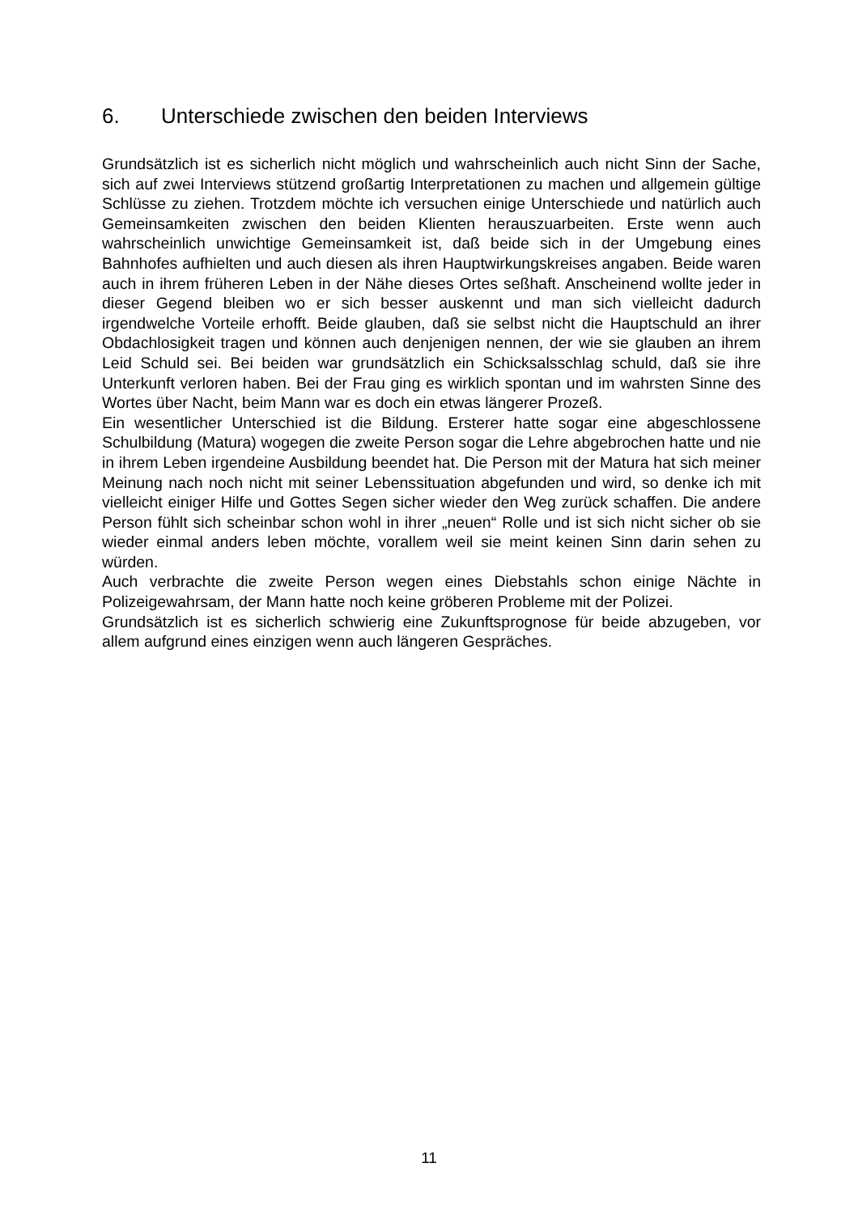6. Unterschiede zwischen den beiden Interviews
Grundsätzlich ist es sicherlich nicht möglich und wahrscheinlich auch nicht Sinn der Sache, sich auf zwei Interviews stützend großartig Interpretationen zu machen und allgemein gültige Schlüsse zu ziehen. Trotzdem möchte ich versuchen einige Unterschiede und natürlich auch Gemeinsamkeiten zwischen den beiden Klienten herauszuarbeiten. Erste wenn auch wahrscheinlich unwichtige Gemeinsamkeit ist, daß beide sich in der Umgebung eines Bahnhofes aufhielten und auch diesen als ihren Hauptwirkungskreises angaben. Beide waren auch in ihrem früheren Leben in der Nähe dieses Ortes seßhaft. Anscheinend wollte jeder in dieser Gegend bleiben wo er sich besser auskennt und man sich vielleicht dadurch irgendwelche Vorteile erhofft. Beide glauben, daß sie selbst nicht die Hauptschuld an ihrer Obdachlosigkeit tragen und können auch denjenigen nennen, der wie sie glauben an ihrem Leid Schuld sei. Bei beiden war grundsätzlich ein Schicksalsschlag schuld, daß sie ihre Unterkunft verloren haben. Bei der Frau ging es wirklich spontan und im wahrsten Sinne des Wortes über Nacht, beim Mann war es doch ein etwas längerer Prozeß.
Ein wesentlicher Unterschied ist die Bildung. Ersterer hatte sogar eine abgeschlossene Schulbildung (Matura) wogegen die zweite Person sogar die Lehre abgebrochen hatte und nie in ihrem Leben irgendeine Ausbildung beendet hat. Die Person mit der Matura hat sich meiner Meinung nach noch nicht mit seiner Lebenssituation abgefunden und wird, so denke ich mit vielleicht einiger Hilfe und Gottes Segen sicher wieder den Weg zurück schaffen. Die andere Person fühlt sich scheinbar schon wohl in ihrer „neuen“ Rolle und ist sich nicht sicher ob sie wieder einmal anders leben möchte, vorallem weil sie meint keinen Sinn darin sehen zu würden.
Auch verbrachte die zweite Person wegen eines Diebstahls schon einige Nächte in Polizeigewahrsam, der Mann hatte noch keine gröberen Probleme mit der Polizei.
Grundsätzlich ist es sicherlich schwierig eine Zukunftsprognose für beide abzugeben, vor allem aufgrund eines einzigen wenn auch längeren Gespräches.
11